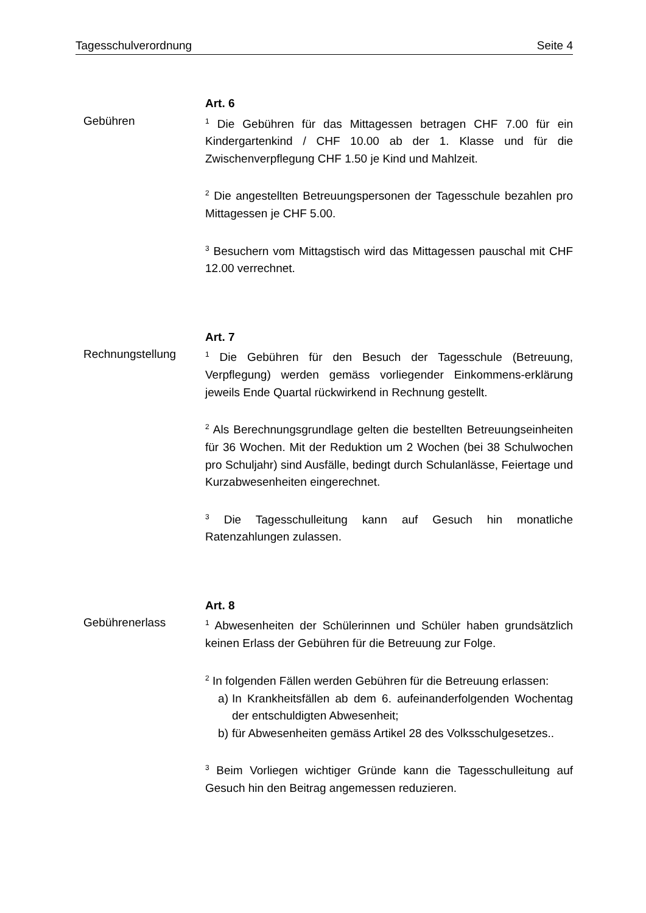Tagesschulverordnung Seite 4
Gebühren
Art. 6
<sup>1</sup> Die Gebühren für das Mittagessen betragen CHF 7.00 für ein Kindergartenkind / CHF 10.00 ab der 1. Klasse und für die Zwischenverpflegung CHF 1.50 je Kind und Mahlzeit.
<sup>2</sup> Die angestellten Betreuungspersonen der Tagesschule bezahlen pro Mittagessen je CHF 5.00.
<sup>3</sup> Besuchern vom Mittagstisch wird das Mittagessen pauschal mit CHF 12.00 verrechnet.
Rechnungstellung
Art. 7
<sup>1</sup> Die Gebühren für den Besuch der Tagesschule (Betreuung, Verpflegung) werden gemäss vorliegender Einkommens-erklärung jeweils Ende Quartal rückwirkend in Rechnung gestellt.
<sup>2</sup> Als Berechnungsgrundlage gelten die bestellten Betreuungseinheiten für 36 Wochen. Mit der Reduktion um 2 Wochen (bei 38 Schulwochen pro Schuljahr) sind Ausfälle, bedingt durch Schulanlässe, Feiertage und Kurzabwesenheiten eingerechnet.
<sup>3</sup> Die Tagesschulleitung kann auf Gesuch hin monatliche Ratenzahlungen zulassen.
Gebührenerlass
Art. 8
<sup>1</sup> Abwesenheiten der Schülerinnen und Schüler haben grundsätzlich keinen Erlass der Gebühren für die Betreuung zur Folge.
<sup>2</sup> In folgenden Fällen werden Gebühren für die Betreuung erlassen:
a) In Krankheitsfällen ab dem 6. aufeinanderfolgenden Wochentag der entschuldigten Abwesenheit;
b) für Abwesenheiten gemäss Artikel 28 des Volksschulgesetzes..
<sup>3</sup> Beim Vorliegen wichtiger Gründe kann die Tagesschulleitung auf Gesuch hin den Beitrag angemessen reduzieren.